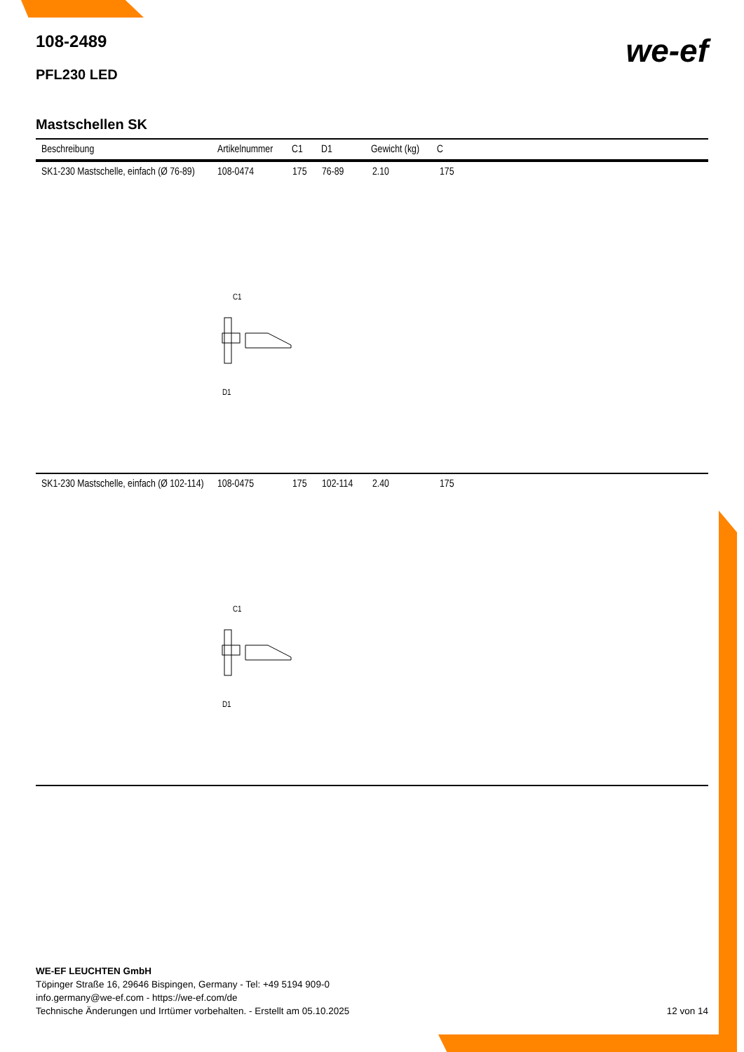108-2489
PFL230 LED
we-ef
Mastschellen SK
| Beschreibung | Artikelnummer | C1 | D1 | Gewicht (kg) | C |
| --- | --- | --- | --- | --- | --- |
| SK1-230 Mastschelle, einfach (Ø 76-89) | 108-0474 175 76-89 2.10 175 C1 D1 | | | | |
| SK1-230 Mastschelle, einfach (Ø 102-114) | 108-0475 175 102-114 2.40 175 C1 D1 | | | | |
WE-EF LEUCHTEN GmbH
Töpinger Straße 16, 29646 Bispingen, Germany - Tel: +49 5194 909-0
info.germany@we-ef.com - https://we-ef.com/de
Technische Änderungen und Irrtümer vorbehalten. - Erstellt am 05.10.2025 12 von 14